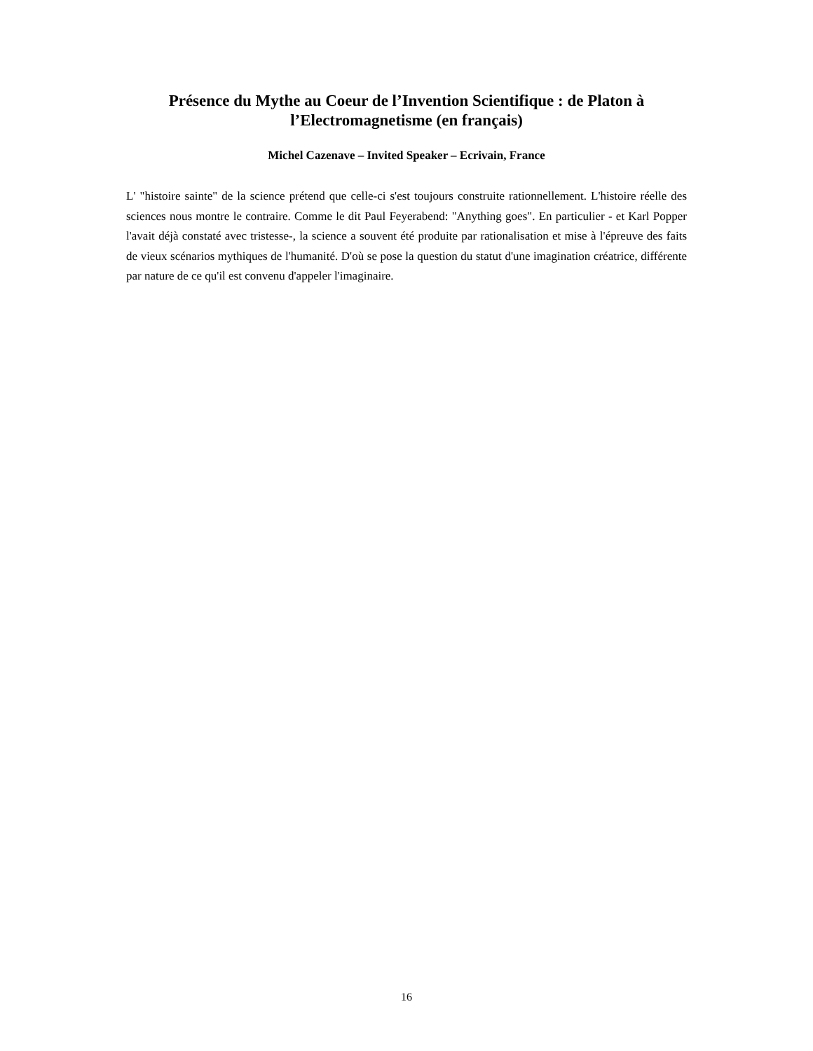Présence du Mythe au Coeur de l’Invention Scientifique : de Platon à l’Electromagnetisme (en français)
Michel Cazenave – Invited Speaker – Ecrivain, France
L' "histoire sainte" de la science prétend que celle-ci s'est toujours construite rationnellement. L'histoire réelle des sciences nous montre le contraire. Comme le dit Paul Feyerabend: "Anything goes". En particulier - et Karl Popper l'avait déjà constaté avec tristesse-, la science a souvent été produite par rationalisation et mise à l'épreuve des faits de vieux scénarios mythiques de l'humanité. D'où se pose la question du statut d'une imagination créatrice, différente par nature de ce qu'il est convenu d'appeler l'imaginaire.
16